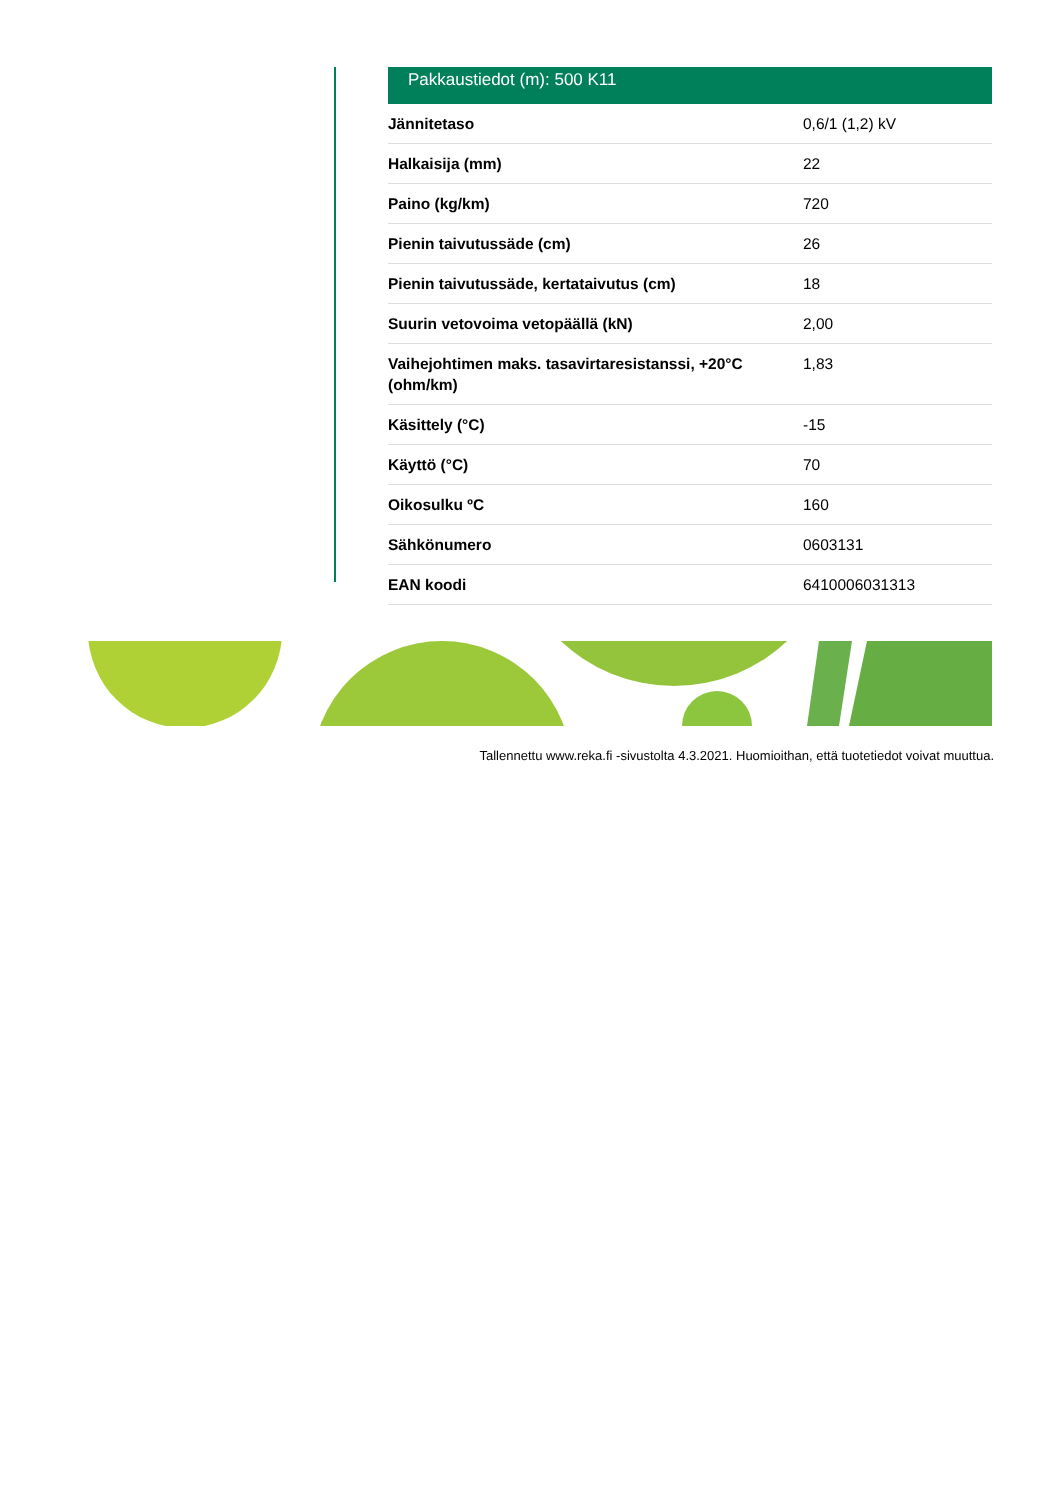Pakkaustiedot (m): 500 K11
| Jännitetaso | 0,6/1 (1,2) kV |
| Halkaisija (mm) | 22 |
| Paino (kg/km) | 720 |
| Pienin taivutussäde (cm) | 26 |
| Pienin taivutussäde, kertataivutus (cm) | 18 |
| Suurin vetovoima vetopäällä (kN) | 2,00 |
| Vaihejohtimen maks. tasavirtaresistanssi, +20°C (ohm/km) | 1,83 |
| Käsittely (°C) | -15 |
| Käyttö (°C) | 70 |
| Oikosulku ºC | 160 |
| Sähkönumero | 0603131 |
| EAN koodi | 6410006031313 |
Tallennettu www.reka.fi -sivustolta 4.3.2021. Huomioithan, että tuotetiedot voivat muuttua.